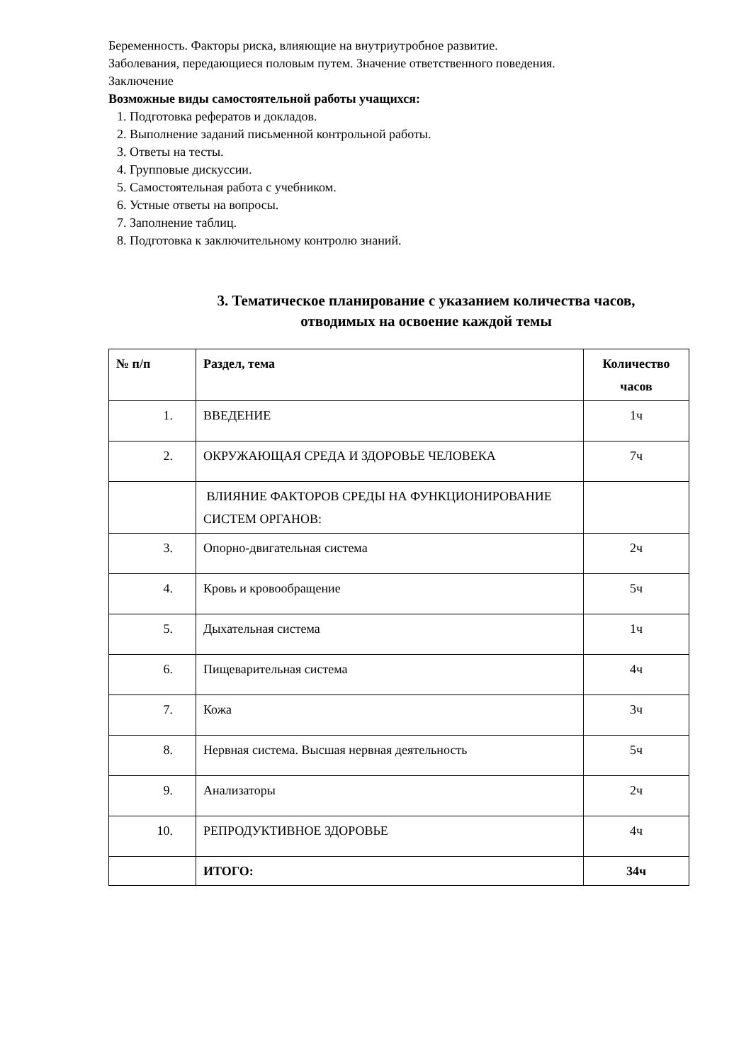Беременность. Факторы риска, влияющие на внутриутробное развитие.
Заболевания, передающиеся половым путем. Значение ответственного поведения.
Заключение
Возможные виды самостоятельной работы учащихся:
1. Подготовка рефератов и докладов.
2. Выполнение заданий письменной контрольной работы.
3. Ответы на тесты.
4. Групповые дискуссии.
5. Самостоятельная работа с учебником.
6. Устные ответы на вопросы.
7. Заполнение таблиц.
8. Подготовка к заключительному контролю знаний.
3. Тематическое планирование с указанием количества часов,
отводимых на освоение каждой темы
| № п/п | Раздел, тема | Количество часов |
| --- | --- | --- |
| 1. | ВВЕДЕНИЕ | 1ч |
| 2. | ОКРУЖАЮЩАЯ СРЕДА И ЗДОРОВЬЕ ЧЕЛОВЕКА | 7ч |
| | ВЛИЯНИЕ ФАКТОРОВ СРЕДЫ НА ФУНКЦИОНИРОВАНИЕ СИСТЕМ ОРГАНОВ: | |
| 3. | Опорно-двигательная система | 2ч |
| 4. | Кровь и кровообращение | 5ч |
| 5. | Дыхательная система | 1ч |
| 6. | Пищеварительная система | 4ч |
| 7. | Кожа | 3ч |
| 8. | Нервная система. Высшая нервная деятельность | 5ч |
| 9. | Анализаторы | 2ч |
| 10. | РЕПРОДУКТИВНОЕ ЗДОРОВЬЕ | 4ч |
| | ИТОГО: | 34ч |